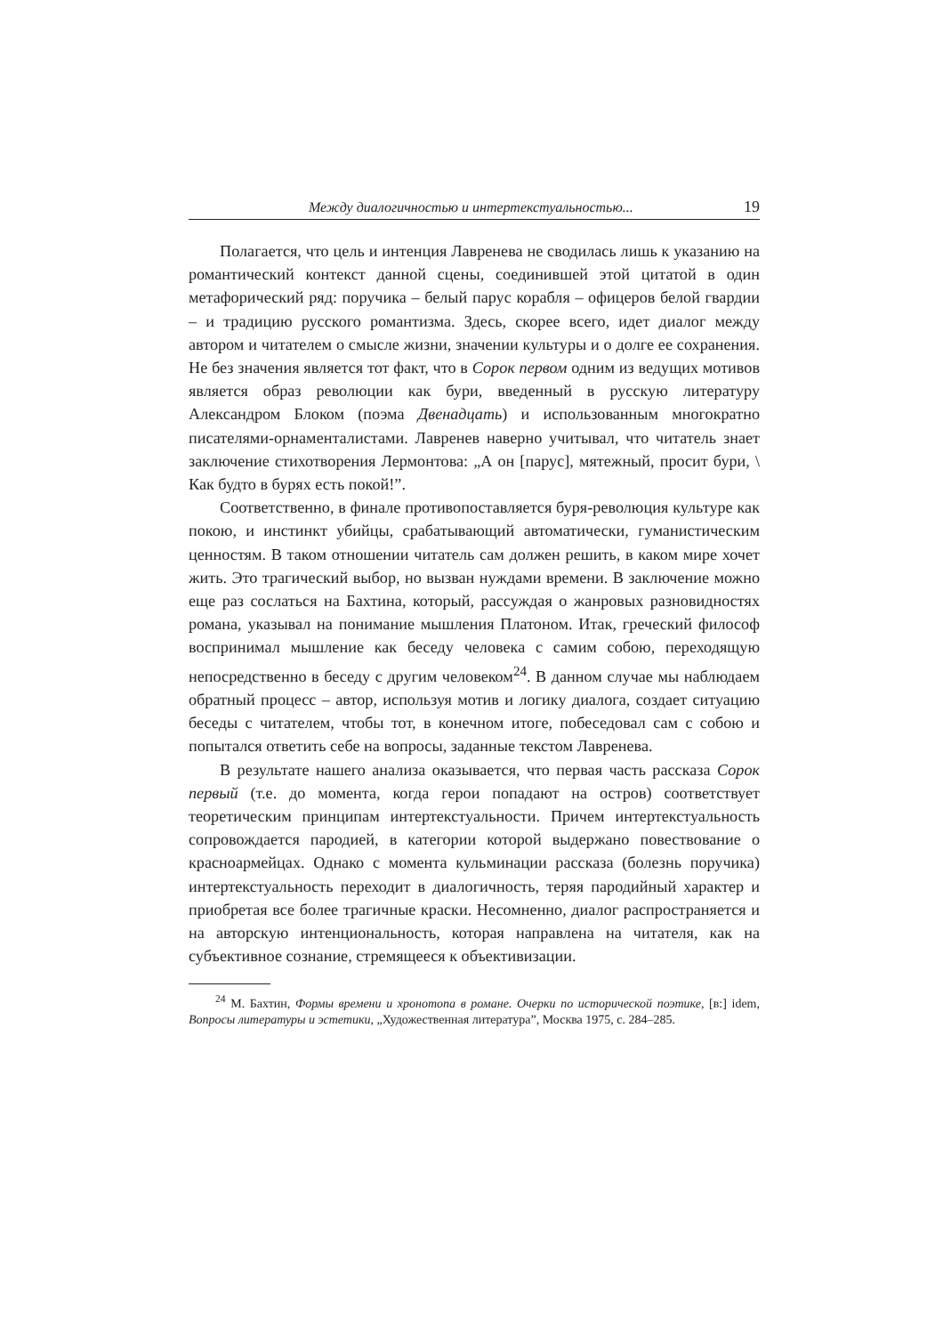Между диалогичностью и интертекстуальностью... 19
Полагается, что цель и интенция Лавренева не сводилась лишь к указанию на романтический контекст данной сцены, соединившей этой цитатой в один метафорический ряд: поручика – белый парус корабля – офицеров белой гвардии – и традицию русского романтизма. Здесь, скорее всего, идет диалог между автором и читателем о смысле жизни, значении культуры и о долге ее сохранения. Не без значения является тот факт, что в Сорок первом одним из ведущих мотивов является образ революции как бури, введенный в русскую литературу Александром Блоком (поэма Двенадцать) и использованным многократно писателями-орнаменталистами. Лавренев наверно учитывал, что читатель знает заключение стихотворения Лермонтова: „А он [парус], мятежный, просит бури, \ Как будто в бурях есть покой!”.
Соответственно, в финале противопоставляется буря-революция культуре как покою, и инстинкт убийцы, срабатывающий автоматически, гуманистическим ценностям. В таком отношении читатель сам должен решить, в каком мире хочет жить. Это трагический выбор, но вызван нуждами времени. В заключение можно еще раз сослаться на Бахтина, который, рассуждая о жанровых разновидностях романа, указывал на понимание мышления Платоном. Итак, греческий философ воспринимал мышление как беседу человека с самим собою, переходящую непосредственно в беседу с другим человеком<sup>24</sup>. В данном случае мы наблюдаем обратный процесс – автор, используя мотив и логику диалога, создает ситуацию беседы с читателем, чтобы тот, в конечном итоге, побеседовал сам с собою и попытался ответить себе на вопросы, заданные текстом Лавренева.
В результате нашего анализа оказывается, что первая часть рассказа Сорок первый (т.е. до момента, когда герои попадают на остров) соответствует теоретическим принципам интертекстуальности. Причем интертекстуальность сопровождается пародией, в категории которой выдержано повествование о красноармейцах. Однако с момента кульминации рассказа (болезнь поручика) интертекстуальность переходит в диалогичность, теряя пародийный характер и приобретая все более трагичные краски. Несомненно, диалог распространяется и на авторскую интенциональность, которая направлена на читателя, как на субъективное сознание, стремящееся к объективизации.
<sup>24</sup> М. Бахтин, Формы времени и хронотопа в романе. Очерки по исторической поэтике, [в:] idem, Вопросы литературы и эстетики, „Художественная литература”, Москва 1975, с. 284–285.